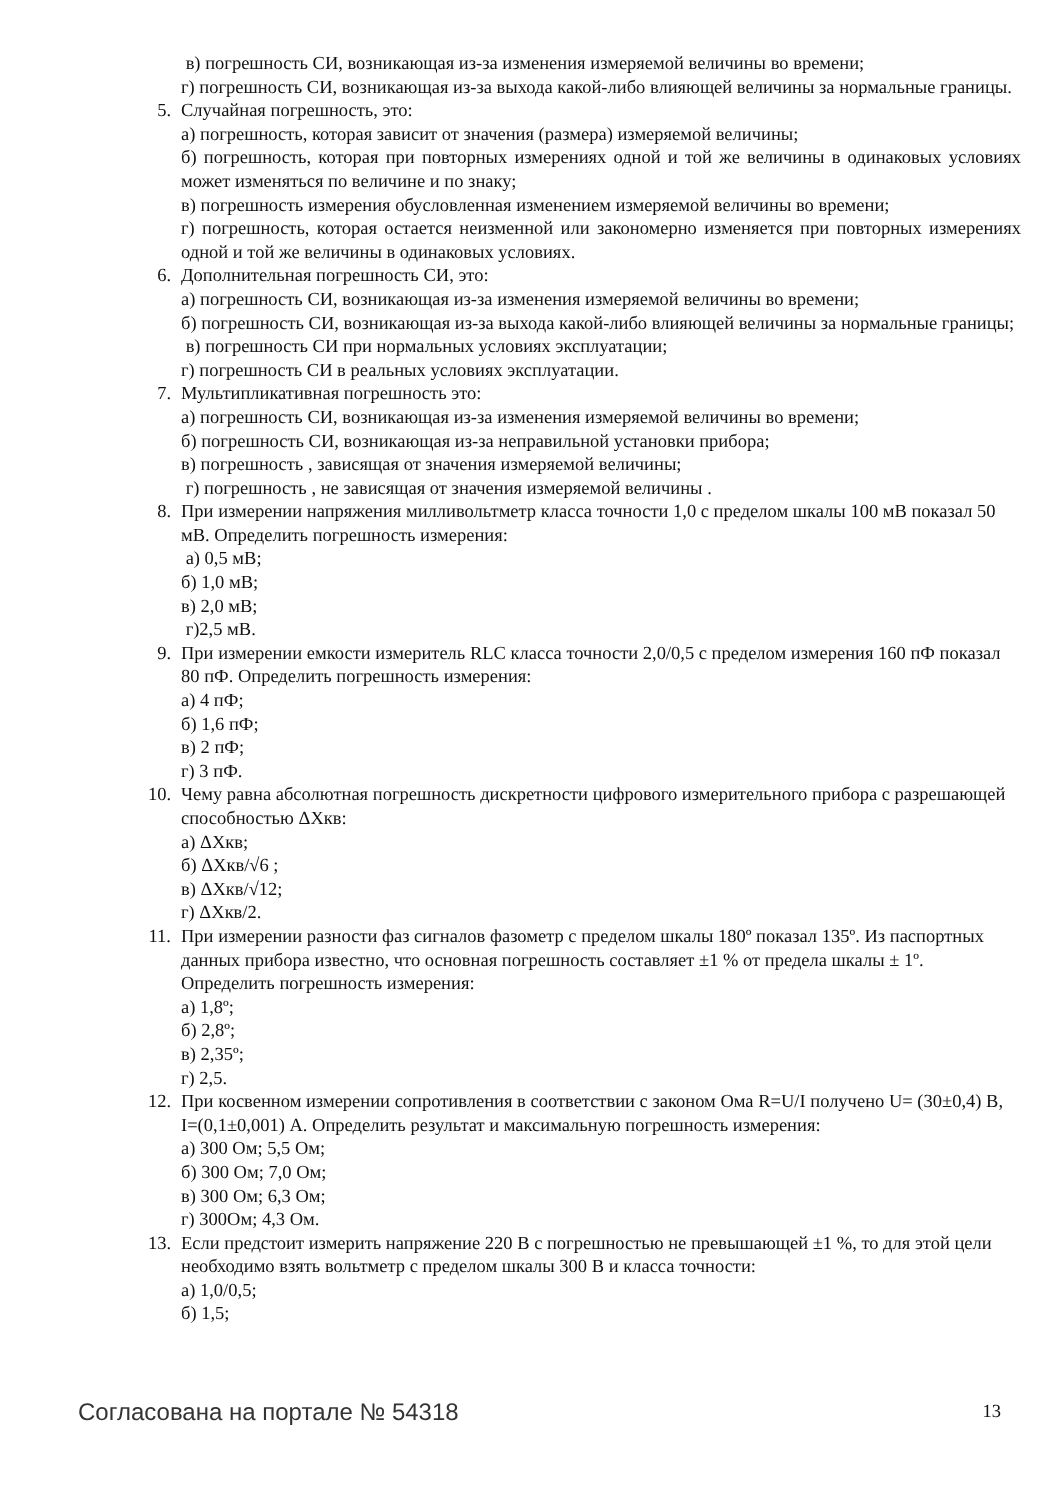в) погрешность СИ, возникающая из-за изменения измеряемой величины во времени;
г) погрешность СИ, возникающая из-за выхода какой-либо влияющей величины за нормальные границы.
5. Случайная погрешность, это:
а) погрешность, которая зависит от значения (размера) измеряемой величины;
б) погрешность, которая при повторных измерениях одной и той же величины в одинаковых условиях может изменяться по величине и по знаку;
в) погрешность измерения обусловленная изменением измеряемой величины во времени;
г) погрешность, которая остается неизменной или закономерно изменяется при повторных измерениях одной и той же величины в одинаковых условиях.
6. Дополнительная погрешность СИ, это:
а) погрешность СИ, возникающая из-за изменения измеряемой величины во времени;
б) погрешность СИ, возникающая из-за выхода какой-либо влияющей величины за нормальные границы;
в) погрешность СИ при нормальных условиях эксплуатации;
г) погрешность СИ в реальных условиях эксплуатации.
7. Мультипликативная погрешность это:
а) погрешность СИ, возникающая из-за изменения измеряемой величины во времени;
б) погрешность СИ, возникающая из-за неправильной установки прибора;
в) погрешность , зависящая от значения измеряемой величины;
г) погрешность , не зависящая от значения измеряемой величины .
8. При измерении напряжения милливольтметр класса точности 1,0 с пределом шкалы 100 мВ показал 50 мВ. Определить погрешность измерения:
а) 0,5 мВ;
б) 1,0 мВ;
в) 2,0 мВ;
г)2,5 мВ.
9. При измерении емкости измеритель RLC класса точности 2,0/0,5 с пределом измерения 160 пФ показал 80 пФ. Определить погрешность измерения:
а) 4 пФ;
б) 1,6 пФ;
в) 2 пФ;
г) 3 пФ.
10. Чему равна абсолютная погрешность дискретности цифрового измерительного прибора с разрешающей способностью ΔXкв:
а) ΔXкв;
б) ΔXкв/√6 ;
в) ΔXкв/√12;
г) ΔXкв/2.
11. При измерении разности фаз сигналов фазометр с пределом шкалы 180º показал 135º. Из паспортных данных прибора известно, что основная погрешность составляет ±1 % от предела шкалы ± 1º. Определить погрешность измерения:
а) 1,8º;
б) 2,8º;
в) 2,35º;
г) 2,5.
12. При косвенном измерении сопротивления в соответствии с законом Ома R=U/I получено U= (30±0,4) В, I=(0,1±0,001) А. Определить результат и максимальную погрешность измерения:
а) 300 Ом; 5,5 Ом;
б) 300 Ом; 7,0 Ом;
в) 300 Ом; 6,3 Ом;
г) 300Ом; 4,3 Ом.
13. Если предстоит измерить напряжение 220 В с погрешностью не превышающей ±1 %, то для этой цели необходимо взять вольтметр с пределом шкалы 300 В и класса точности:
а) 1,0/0,5;
б) 1,5;
Согласована на портале № 54318 13